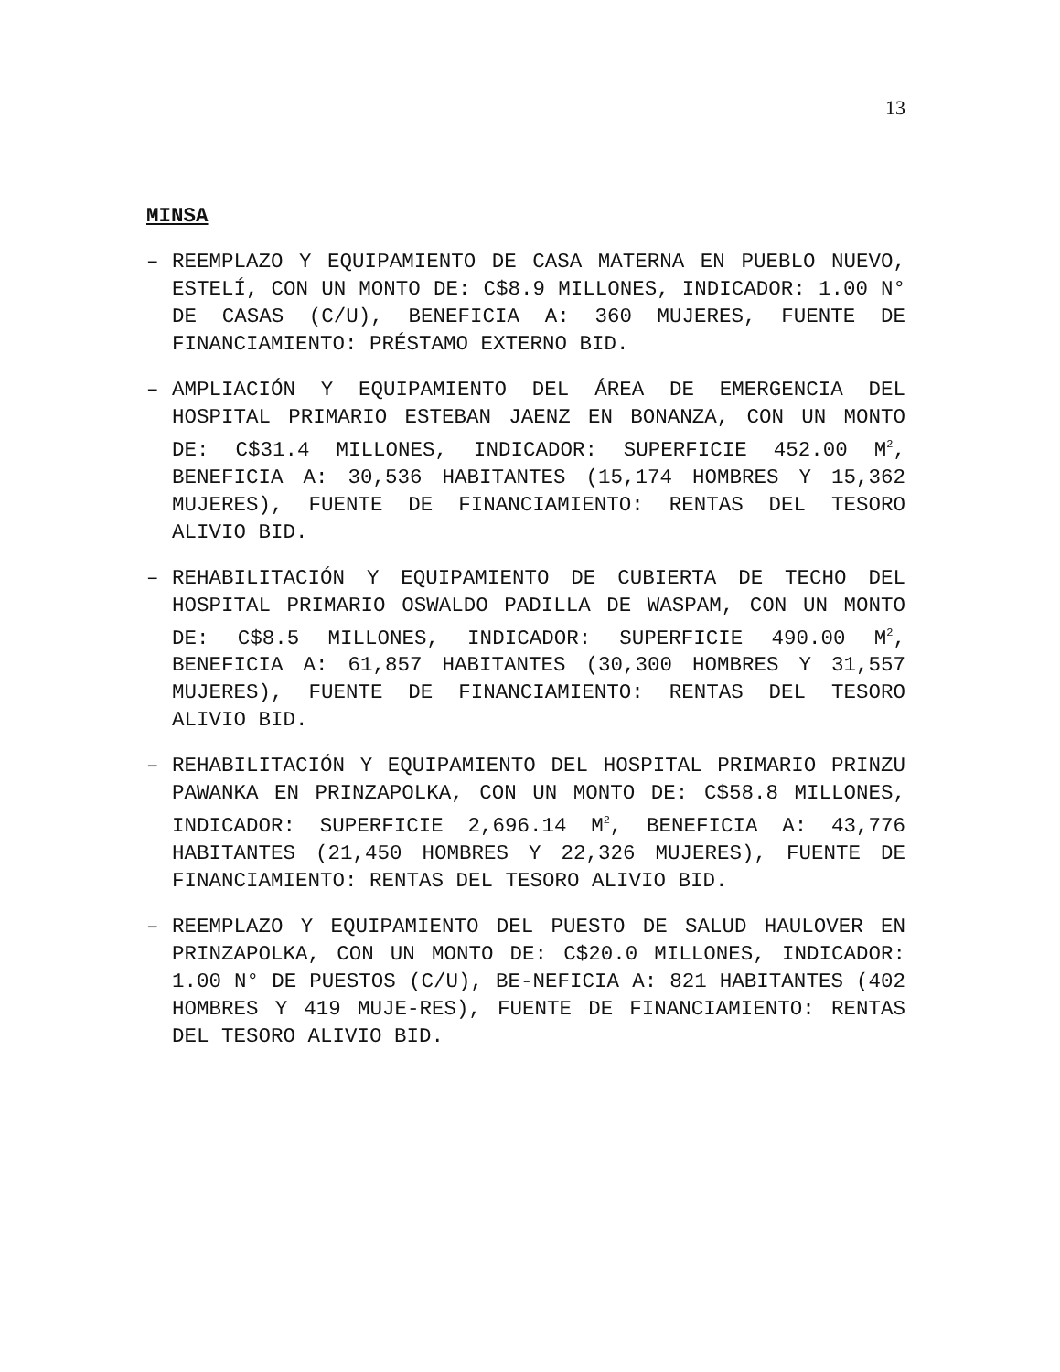13
MINSA
– REEMPLAZO Y EQUIPAMIENTO DE CASA MATERNA EN PUEBLO NUEVO, ESTELÍ, CON UN MONTO DE: C$8.9 MILLONES, INDICADOR: 1.00 N° DE CASAS (C/U), BENEFICIA A: 360 MUJERES, FUENTE DE FINANCIAMIENTO: PRÉSTAMO EXTERNO BID.
– AMPLIACIÓN Y EQUIPAMIENTO DEL ÁREA DE EMERGENCIA DEL HOSPITAL PRIMARIO ESTEBAN JAENZ EN BONANZA, CON UN MONTO DE: C$31.4 MILLONES, INDICADOR: SUPERFICIE 452.00 M<sup>2</sup>, BENEFICIA A: 30,536 HABITANTES (15,174 HOMBRES Y 15,362 MUJERES), FUENTE DE FINANCIAMIENTO: RENTAS DEL TESORO ALIVIO BID.
– REHABILITACIÓN Y EQUIPAMIENTO DE CUBIERTA DE TECHO DEL HOSPITAL PRIMARIO OSWALDO PADILLA DE WASPAM, CON UN MONTO DE: C$8.5 MILLONES, INDICADOR: SUPERFICIE 490.00 M<sup>2</sup>, BENEFICIA A: 61,857 HABITANTES (30,300 HOMBRES Y 31,557 MUJERES), FUENTE DE FINANCIAMIENTO: RENTAS DEL TESORO ALIVIO BID.
– REHABILITACIÓN Y EQUIPAMIENTO DEL HOSPITAL PRIMARIO PRINZU PAWANKA EN PRINZAPOLKA, CON UN MONTO DE: C$58.8 MILLONES, INDICADOR: SUPERFICIE 2,696.14 M<sup>2</sup>, BENEFICIA A: 43,776 HABITANTES (21,450 HOMBRES Y 22,326 MUJERES), FUENTE DE FINANCIAMIENTO: RENTAS DEL TESORO ALIVIO BID.
– REEMPLAZO Y EQUIPAMIENTO DEL PUESTO DE SALUD HAULOVER EN PRINZAPOLKA, CON UN MONTO DE: C$20.0 MILLONES, INDICADOR: 1.00 N° DE PUESTOS (C/U), BE-NEFICIA A: 821 HABITANTES (402 HOMBRES Y 419 MUJE-RES), FUENTE DE FINANCIAMIENTO: RENTAS DEL TESORO ALIVIO BID.